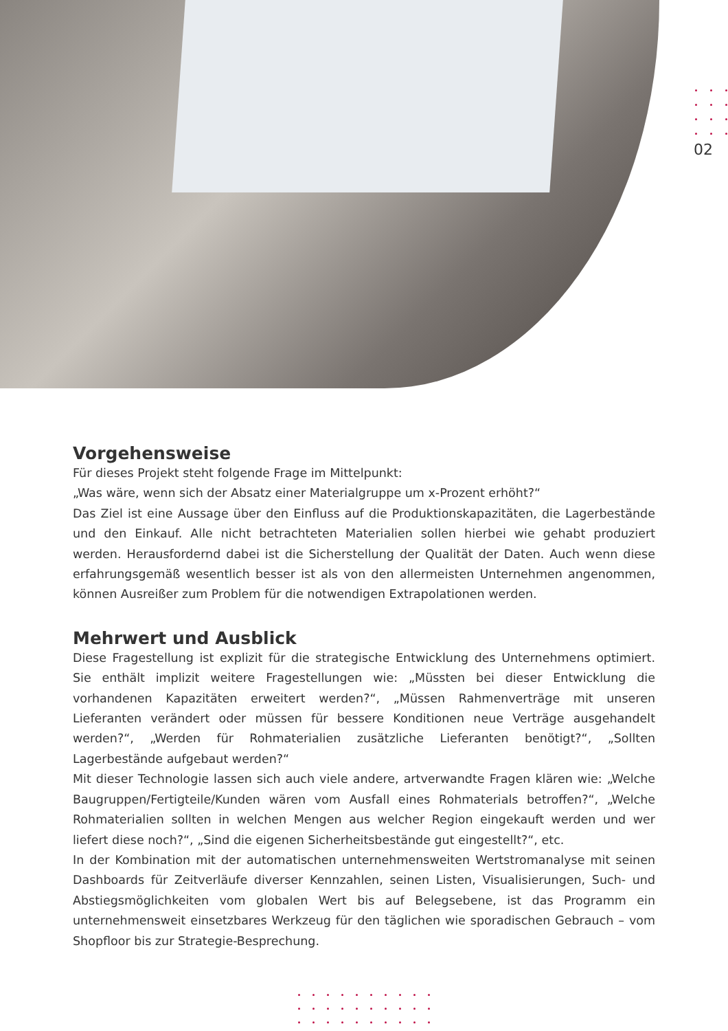02
Vorgehensweise
Für dieses Projekt steht folgende Frage im Mittelpunkt:
„Was wäre, wenn sich der Absatz einer Materialgruppe um x-Prozent erhöht?“
Das Ziel ist eine Aussage über den Einfluss auf die Produktionskapazitäten, die Lagerbestände und den Einkauf. Alle nicht betrachteten Materialien sollen hierbei wie gehabt produziert werden. Herausfordernd dabei ist die Sicherstellung der Qualität der Daten. Auch wenn diese erfahrungsgemäß wesentlich besser ist als von den allermeisten Unternehmen angenommen, können Ausreißer zum Problem für die notwendigen Extrapolationen werden.
Mehrwert und Ausblick
Diese Fragestellung ist explizit für die strategische Entwicklung des Unternehmens optimiert. Sie enthält implizit weitere Fragestellungen wie: „Müssten bei dieser Entwicklung die vorhandenen Kapazitäten erweitert werden?“, „Müssen Rahmenverträge mit unseren Lieferanten verändert oder müssen für bessere Konditionen neue Verträge ausgehandelt werden?“, „Werden für Rohmaterialien zusätzliche Lieferanten benötigt?“, „Sollten Lagerbestände aufgebaut werden?“
Mit dieser Technologie lassen sich auch viele andere, artverwandte Fragen klären wie: „Welche Baugruppen/Fertigteile/Kunden wären vom Ausfall eines Rohmaterials betroffen?“, „Welche Rohmaterialien sollten in welchen Mengen aus welcher Region eingekauft werden und wer liefert diese noch?“, „Sind die eigenen Sicherheitsbestände gut eingestellt?“, etc.
In der Kombination mit der automatischen unternehmensweiten Wertstromanalyse mit seinen Dashboards für Zeitverläufe diverser Kennzahlen, seinen Listen, Visualisierungen, Such- und Abstiegsmöglichkeiten vom globalen Wert bis auf Belegsebene, ist das Programm ein unternehmensweit einsetzbares Werkzeug für den täglichen wie sporadischen Gebrauch – vom Shopfloor bis zur Strategie-Besprechung.